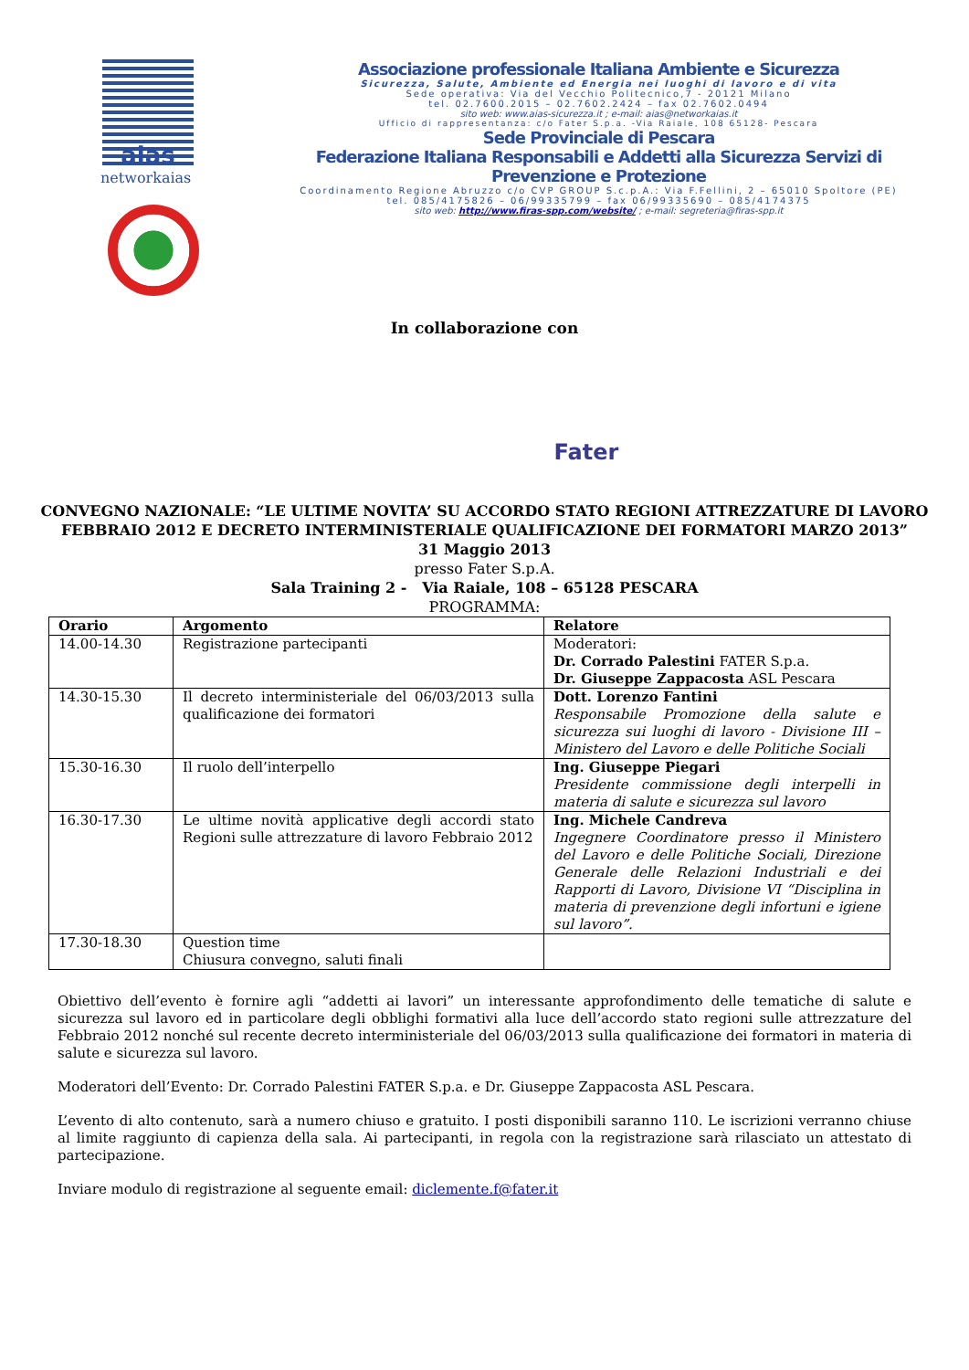aias
networkaias
Associazione professionale Italiana Ambiente e Sicurezza
Sicurezza, Salute, Ambiente ed Energia nei luoghi di lavoro e di vita
Sede operativa: Via del Vecchio Politecnico,7 - 20121 Milano
tel. 02.7600.2015 – 02.7602.2424 – fax 02.7602.0494
sito web: www.aias-sicurezza.it ; e-mail: aias@networkaias.it
Ufficio di rappresentanza: c/o Fater S.p.a. -Via Raiale, 108 65128- Pescara
Sede Provinciale di Pescara
Federazione Italiana Responsabili e Addetti alla Sicurezza Servizi di
Prevenzione e Protezione
Coordinamento Regione Abruzzo c/o CVP GROUP S.c.p.A.: Via F.Fellini, 2 – 65010 Spoltore (PE)
tel. 085/4175826 – 06/99335799 – fax 06/99335690 – 085/4174375
sito web: http://www.firas-spp.com/website/ ; e-mail: segreteria@firas-spp.it
In collaborazione con
Fater
CONVEGNO NAZIONALE: “LE ULTIME NOVITA’ SU ACCORDO STATO REGIONI ATTREZZATURE DI LAVORO FEBBRAIO 2012 E DECRETO INTERMINISTERIALE QUALIFICAZIONE DEI FORMATORI MARZO 2013”
31 Maggio 2013
presso Fater S.p.A.
Sala Training 2 - Via Raiale, 108 – 65128 PESCARA
PROGRAMMA:
| Orario | Argomento | Relatore |
| --- | --- | --- |
| 14.00-14.30 | Registrazione partecipanti | Moderatori: Dr. Corrado Palestini FATER S.p.a. Dr. Giuseppe Zappacosta ASL Pescara |
| 14.30-15.30 | Il decreto interministeriale del 06/03/2013 sulla qualificazione dei formatori | Dott. Lorenzo Fantini Responsabile Promozione della salute e sicurezza sui luoghi di lavoro - Divisione III – Ministero del Lavoro e delle Politiche Sociali |
| 15.30-16.30 | Il ruolo dell’interpello | Ing. Giuseppe Piegari Presidente commissione degli interpelli in materia di salute e sicurezza sul lavoro |
| 16.30-17.30 | Le ultime novità applicative degli accordi stato Regioni sulle attrezzature di lavoro Febbraio 2012 | Ing. Michele Candreva Ingegnere Coordinatore presso il Ministero del Lavoro e delle Politiche Sociali, Direzione Generale delle Relazioni Industriali e dei Rapporti di Lavoro, Divisione VI “Disciplina in materia di prevenzione degli infortuni e igiene sul lavoro”. |
| 17.30-18.30 | Question time Chiusura convegno, saluti finali | |
Obiettivo dell’evento è fornire agli “addetti ai lavori” un interessante approfondimento delle tematiche di salute e sicurezza sul lavoro ed in particolare degli obblighi formativi alla luce dell’accordo stato regioni sulle attrezzature del Febbraio 2012 nonché sul recente decreto interministeriale del 06/03/2013 sulla qualificazione dei formatori in materia di salute e sicurezza sul lavoro.
Moderatori dell’Evento: Dr. Corrado Palestini FATER S.p.a. e Dr. Giuseppe Zappacosta ASL Pescara.
L’evento di alto contenuto, sarà a numero chiuso e gratuito. I posti disponibili saranno 110. Le iscrizioni verranno chiuse al limite raggiunto di capienza della sala. Ai partecipanti, in regola con la registrazione sarà rilasciato un attestato di partecipazione.
Inviare modulo di registrazione al seguente email: diclemente.f@fater.it